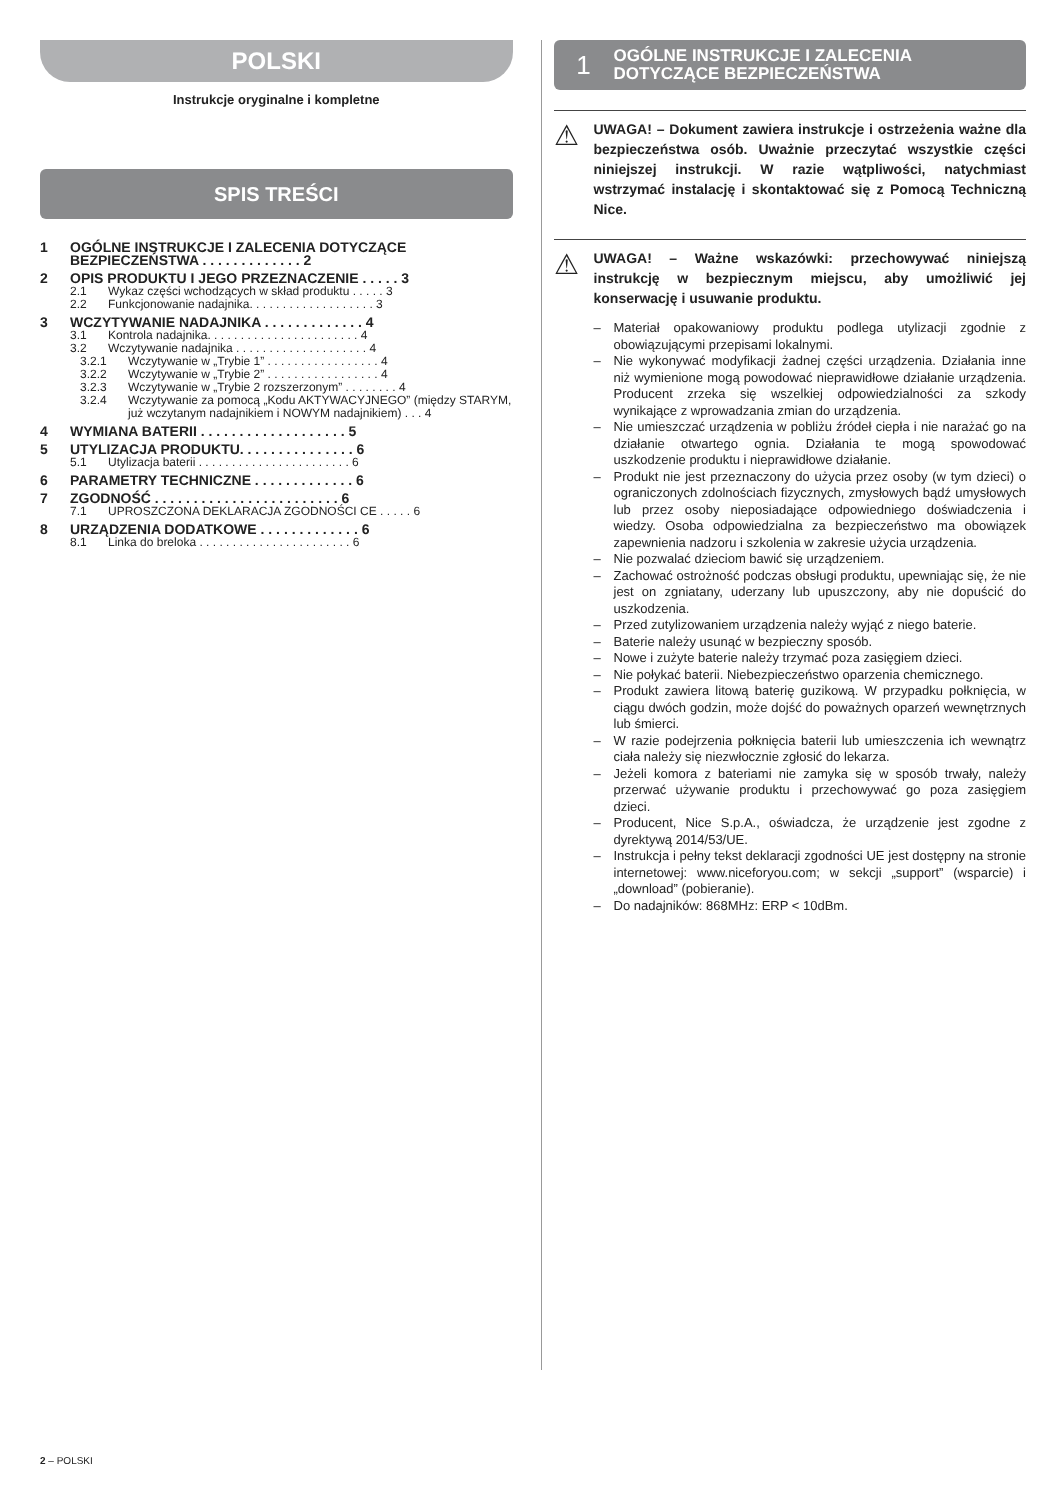POLSKI
Instrukcje oryginalne i kompletne
SPIS TREŚCI
1 OGÓLNE INSTRUKCJE I ZALECENIA DOTYCZĄCE BEZPIECZEŃSTWA . . . . . . . . . . . . . 2
2 OPIS PRODUKTU I JEGO PRZEZNACZENIE . . . . . 3
2.1 Wykaz części wchodzących w skład produktu . . . . . 3
2.2 Funkcjonowanie nadajnika. . . . . . . . . . . . . . . . . . . 3
3 WCZYTYWANIE NADAJNIKA . . . . . . . . . . . . . 4
3.1 Kontrola nadajnika. . . . . . . . . . . . . . . . . . . . . . . 4
3.2 Wczytywanie nadajnika . . . . . . . . . . . . . . . . . . . . 4
3.2.1 Wczytywanie w „Trybie 1” . . . . . . . . . . . . . . . . . 4
3.2.2 Wczytywanie w „Trybie 2” . . . . . . . . . . . . . . . . . 4
3.2.3 Wczytywanie w „Trybie 2 rozszerzonym” . . . . . . . . 4
3.2.4 Wczytywanie za pomocą „Kodu AKTYWACYJNEGO” (między STARYM, już wczytanym nadajnikiem i NOWYM nadajnikiem) . . . 4
4 WYMIANA BATERII . . . . . . . . . . . . . . . . . . . 5
5 UTYLIZACJA PRODUKTU. . . . . . . . . . . . . . . 6
5.1 Utylizacja baterii . . . . . . . . . . . . . . . . . . . . . . . 6
6 PARAMETRY TECHNICZNE . . . . . . . . . . . . . 6
7 ZGODNOŚĆ . . . . . . . . . . . . . . . . . . . . . . . . 6
7.1 UPROSZCZONA DEKLARACJA ZGODNOŚCI CE . . . . . 6
8 URZĄDZENIA DODATKOWE . . . . . . . . . . . . . 6
8.1 Linka do breloka . . . . . . . . . . . . . . . . . . . . . . . 6
1 OGÓLNE INSTRUKCJE I ZALECENIA
DOTYCZĄCE BEZPIECZEŃSTWA
⚠
UWAGA! – Dokument zawiera instrukcje i ostrzeżenia ważne dla bezpieczeństwa osób. Uważnie przeczytać wszystkie części niniejszej instrukcji. W razie wątpliwości, natychmiast wstrzymać instalację i skontaktować się z Pomocą Techniczną Nice.
⚠
UWAGA! – Ważne wskazówki: przechowywać niniejszą instrukcję w bezpiecznym miejscu, aby umożliwić jej konserwację i usuwanie produktu.
– Materiał opakowaniowy produktu podlega utylizacji zgodnie z obowiązującymi przepisami lokalnymi.
– Nie wykonywać modyfikacji żadnej części urządzenia. Działania inne niż wymienione mogą powodować nieprawidłowe działanie urządzenia. Producent zrzeka się wszelkiej odpowiedzialności za szkody wynikające z wprowadzania zmian do urządzenia.
– Nie umieszczać urządzenia w pobliżu źródeł ciepła i nie narażać go na działanie otwartego ognia. Działania te mogą spowodować uszkodzenie produktu i nieprawidłowe działanie.
– Produkt nie jest przeznaczony do użycia przez osoby (w tym dzieci) o ograniczonych zdolnościach fizycznych, zmysłowych bądź umysłowych lub przez osoby nieposiadające odpowiedniego doświadczenia i wiedzy. Osoba odpowiedzialna za bezpieczeństwo ma obowiązek zapewnienia nadzoru i szkolenia w zakresie użycia urządzenia.
– Nie pozwalać dzieciom bawić się urządzeniem.
– Zachować ostrożność podczas obsługi produktu, upewniając się, że nie jest on zgniatany, uderzany lub upuszczony, aby nie dopuścić do uszkodzenia.
– Przed zutylizowaniem urządzenia należy wyjąć z niego baterie.
– Baterie należy usunąć w bezpieczny sposób.
– Nowe i zużyte baterie należy trzymać poza zasięgiem dzieci.
– Nie połykać baterii. Niebezpieczeństwo oparzenia chemicznego.
– Produkt zawiera litową baterię guzikową. W przypadku połknięcia, w ciągu dwóch godzin, może dojść do poważnych oparzeń wewnętrznych lub śmierci.
– W razie podejrzenia połknięcia baterii lub umieszczenia ich wewnątrz ciała należy się niezwłocznie zgłosić do lekarza.
– Jeżeli komora z bateriami nie zamyka się w sposób trwały, należy przerwać używanie produktu i przechowywać go poza zasięgiem dzieci.
– Producent, Nice S.p.A., oświadcza, że urządzenie jest zgodne z dyrektywą 2014/53/UE.
– Instrukcja i pełny tekst deklaracji zgodności UE jest dostępny na stronie internetowej: www.niceforyou.com; w sekcji „support” (wsparcie) i „download” (pobieranie).
– Do nadajników: 868MHz: ERP < 10dBm.
2 – POLSKI